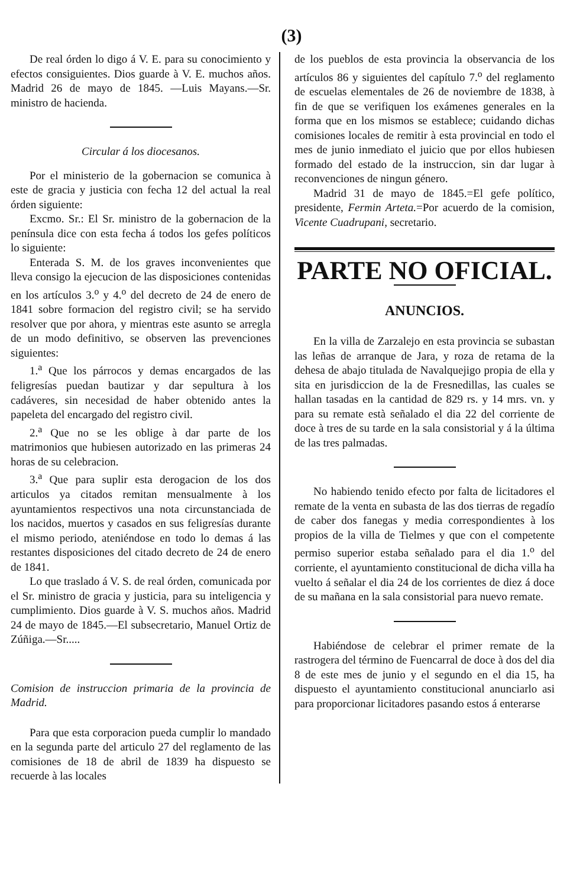(3)
De real órden lo digo á V. E. para su conocimiento y efectos consiguientes. Dios guarde à V. E. muchos años. Madrid 26 de mayo de 1845. —Luis Mayans.—Sr. ministro de hacienda.
Circular á los diocesanos.
Por el ministerio de la gobernacion se comunica à este de gracia y justicia con fecha 12 del actual la real órden siguiente:
Excmo. Sr.: El Sr. ministro de la gobernacion de la península dice con esta fecha á todos los gefes políticos lo siguiente:
Enterada S. M. de los graves inconvenientes que lleva consigo la ejecucion de las disposiciones contenidas en los artículos 3.<sup>o</sup> y 4.<sup>o</sup> del decreto de 24 de enero de 1841 sobre formacion del registro civil; se ha servido resolver que por ahora, y mientras este asunto se arregla de un modo definitivo, se observen las prevenciones siguientes:
1.<sup>a</sup> Que los párrocos y demas encargados de las feligresías puedan bautizar y dar sepultura à los cadáveres, sin necesidad de haber obtenido antes la papeleta del encargado del registro civil.
2.<sup>a</sup> Que no se les oblige à dar parte de los matrimonios que hubiesen autorizado en las primeras 24 horas de su celebracion.
3.<sup>a</sup> Que para suplir esta derogacion de los dos articulos ya citados remitan mensualmente à los ayuntamientos respectivos una nota circunstanciada de los nacidos, muertos y casados en sus feligresías durante el mismo periodo, ateniéndose en todo lo demas á las restantes disposiciones del citado decreto de 24 de enero de 1841.
Lo que traslado á V. S. de real órden, comunicada por el Sr. ministro de gracia y justicia, para su inteligencia y cumplimiento. Dios guarde à V. S. muchos años. Madrid 24 de mayo de 1845.—El subsecretario, Manuel Ortiz de Zúñiga.—Sr.....
Comision de instruccion primaria de la provincia de Madrid.
Para que esta corporacion pueda cumplir lo mandado en la segunda parte del articulo 27 del reglamento de las comisiones de 18 de abril de 1839 ha dispuesto se recuerde à las locales
de los pueblos de esta provincia la observancia de los artículos 86 y siguientes del capítulo 7.<sup>o</sup> del reglamento de escuelas elementales de 26 de noviembre de 1838, à fin de que se verifiquen los exámenes generales en la forma que en los mismos se establece; cuidando dichas comisiones locales de remitir à esta provincial en todo el mes de junio inmediato el juicio que por ellos hubiesen formado del estado de la instruccion, sin dar lugar à reconvenciones de ningun género.
Madrid 31 de mayo de 1845.=El gefe político, presidente, Fermin Arteta.=Por acuerdo de la comision, Vicente Cuadrupani, secretario.
PARTE NO OFICIAL.
ANUNCIOS.
En la villa de Zarzalejo en esta provincia se subastan las leñas de arranque de Jara, y roza de retama de la dehesa de abajo titulada de Navalquejigo propia de ella y sita en jurisdiccion de la de Fresnedillas, las cuales se hallan tasadas en la cantidad de 829 rs. y 14 mrs. vn. y para su remate està señalado el dia 22 del corriente de doce à tres de su tarde en la sala consistorial y á la última de las tres palmadas.
No habiendo tenido efecto por falta de licitadores el remate de la venta en subasta de las dos tierras de regadío de caber dos fanegas y media correspondientes à los propios de la villa de Tielmes y que con el competente permiso superior estaba señalado para el dia 1.<sup>o</sup> del corriente, el ayuntamiento constitucional de dicha villa ha vuelto á señalar el dia 24 de los corrientes de diez á doce de su mañana en la sala consistorial para nuevo remate.
Habiéndose de celebrar el primer remate de la rastrogera del término de Fuencarral de doce à dos del dia 8 de este mes de junio y el segundo en el dia 15, ha dispuesto el ayuntamiento constitucional anunciarlo asi para proporcionar licitadores pasando estos á enterarse